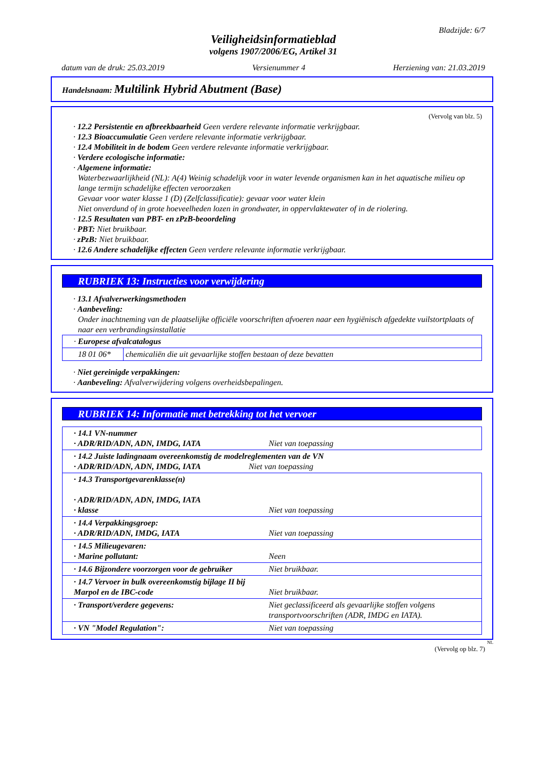Bladzijde: 6/7
Veiligheidsinformatieblad
volgens 1907/2006/EG, Artikel 31
datum van de druk: 25.03.2019 Versienummer 4 Herziening van: 21.03.2019
Handelsnaam: Multilink Hybrid Abutment (Base)
(Vervolg van blz. 5)
· 12.2 Persistentie en afbreekbaarheid Geen verdere relevante informatie verkrijgbaar.
· 12.3 Bioaccumulatie Geen verdere relevante informatie verkrijgbaar.
· 12.4 Mobiliteit in de bodem Geen verdere relevante informatie verkrijgbaar.
· Verdere ecologische informatie:
· Algemene informatie:
Waterbezwaarlijkheid (NL): A(4) Weinig schadelijk voor in water levende organismen kan in het aquatische milieu op lange termijn schadelijke effecten veroorzaken
Gevaar voor water klasse 1 (D) (Zelfclassificatie): gevaar voor water klein
Niet onverdund of in grote hoeveelheden lozen in grondwater, in oppervlaktewater of in de riolering.
· 12.5 Resultaten van PBT- en zPzB-beoordeling
· PBT: Niet bruikbaar.
· zPzB: Niet bruikbaar.
· 12.6 Andere schadelijke effecten Geen verdere relevante informatie verkrijgbaar.
RUBRIEK 13: Instructies voor verwijdering
· 13.1 Afvalverwerkingsmethoden
· Aanbeveling:
Onder inachtneming van de plaatselijke officiële voorschriften afvoeren naar een hygiënisch afgedekte vuilstortplaats of naar een verbrandingsinstallatie
| · Europese afvalcatalogus | |
| 18 01 06* | chemicaliën die uit gevaarlijke stoffen bestaan of deze bevatten |
· Niet gereinigde verpakkingen:
· Aanbeveling: Afvalverwijdering volgens overheidsbepalingen.
RUBRIEK 14: Informatie met betrekking tot het vervoer
| · 14.1 VN-nummer · ADR/RID/ADN, ADN, IMDG, IATA | Niet van toepassing |
| · 14.2 Juiste ladingnaam overeenkomstig de modelreglementen van de VN · ADR/RID/ADN, ADN, IMDG, IATA Niet van toepassing | |
| · 14.3 Transportgevarenklasse(n) · ADR/RID/ADN, ADN, IMDG, IATA · klasse | Niet van toepassing |
| · 14.4 Verpakkingsgroep: · ADR/RID/ADN, IMDG, IATA | Niet van toepassing |
| · 14.5 Milieugevaren: · Marine pollutant: | Neen |
| · 14.6 Bijzondere voorzorgen voor de gebruiker | Niet bruikbaar. |
| · 14.7 Vervoer in bulk overeenkomstig bijlage II bij Marpol en de IBC-code | Niet bruikbaar. |
| · Transport/verdere gegevens: | Niet geclassificeerd als gevaarlijke stoffen volgens transportvoorschriften (ADR, IMDG en IATA). |
| · VN "Model Regulation": | Niet van toepassing |
NL
(Vervolg op blz. 7)